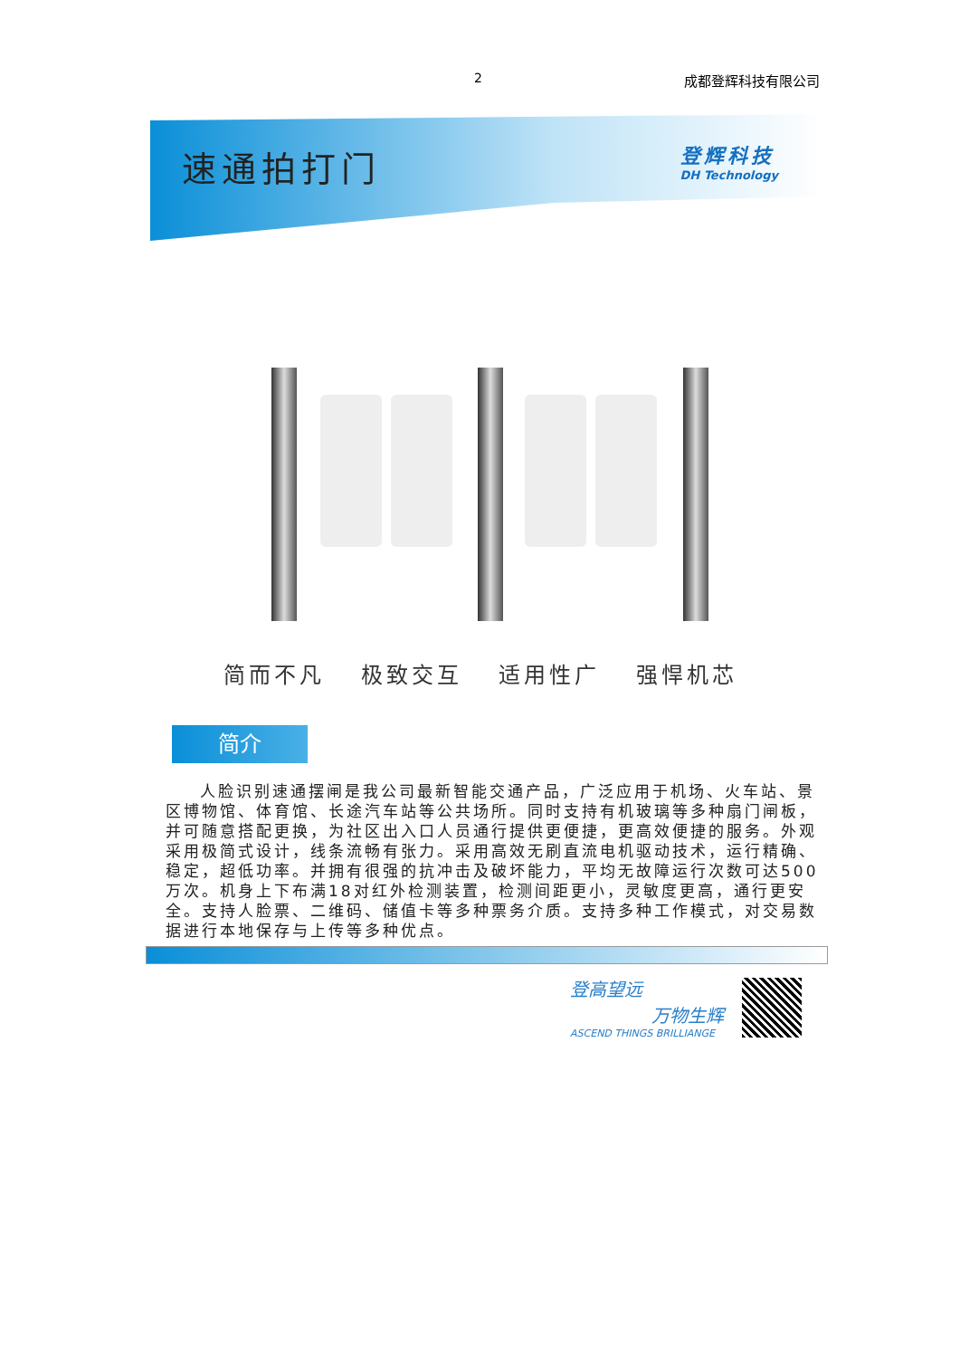2 成都登辉科技有限公司
速通拍打门
登辉科技
DH Technology
简而不凡 极致交互 适用性广 强悍机芯
简介
人脸识别速通摆闸是我公司最新智能交通产品，广泛应用于机场、火车站、景区博物馆、体育馆、长途汽车站等公共场所。同时支持有机玻璃等多种扇门闸板，并可随意搭配更换，为社区出入口人员通行提供更便捷，更高效便捷的服务。外观采用极简式设计，线条流畅有张力。采用高效无刷直流电机驱动技术，运行精确、稳定，超低功率。并拥有很强的抗冲击及破坏能力，平均无故障运行次数可达500万次。机身上下布满18对红外检测装置，检测间距更小，灵敏度更高，通行更安全。支持人脸票、二维码、储值卡等多种票务介质。支持多种工作模式，对交易数据进行本地保存与上传等多种优点。
登高望远
万物生辉
ASCEND THINGS BRILLIANGE